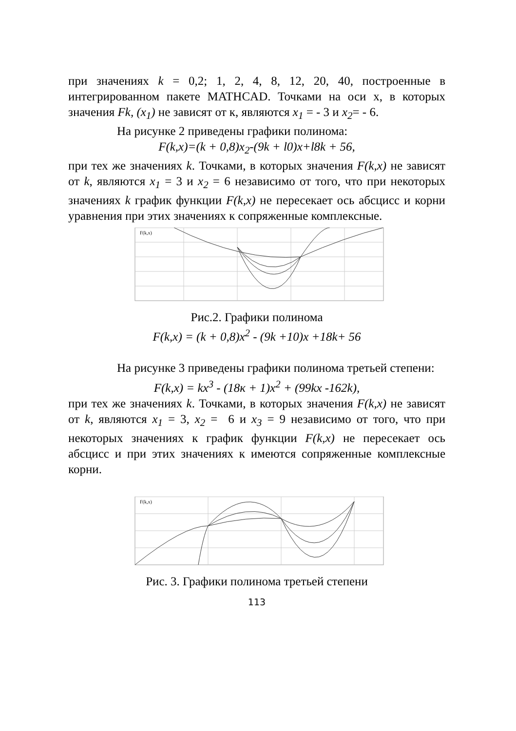при значениях k = 0,2; 1, 2, 4, 8, 12, 20, 40, построенные в интегрированном пакете MATHCAD. Точками на оси x, в которых значения Fk, (x<sub>1</sub>) не зависят от к, являются x<sub>1</sub> = - 3 и x<sub>2</sub>= - 6.
На рисунке 2 приведены графики полинома:
F(k,x)=(k + 0,8)x<sub>2</sub>-(9k + l0)x+l8k + 56,
при тех же значениях k. Точками, в которых значения F(k,x) не зависят от k, являются x<sub>1</sub> = 3 и x<sub>2</sub> = 6 независимо от того, что при некоторых значениях k график функции F(k,x) не пересекает ось абсцисс и корни уравнения при этих значениях к сопряженные комплексные.
F(k,x)
Рис.2. Графики полинома
F(k,x) = (k + 0,8)x<sup>2</sup> - (9k +10)x +18k+ 56
На рисунке 3 приведены графики полинома третьей степени:
F(k,x) = kx<sup>3</sup> - (18к + 1)x<sup>2</sup> + (99kx -162k),
при тех же значениях k. Точками, в которых значения F(k,x) не зависят от k, являются x<sub>1</sub> = 3, x<sub>2</sub> = 6 и x<sub>3</sub> = 9 независимо от того, что при некоторых значениях к график функции F(k,x) не пересекает ось абсцисс и при этих значениях к имеются сопряженные комплексные корни.
F(k,x)
Рис. 3. Графики полинома третьей степени
113